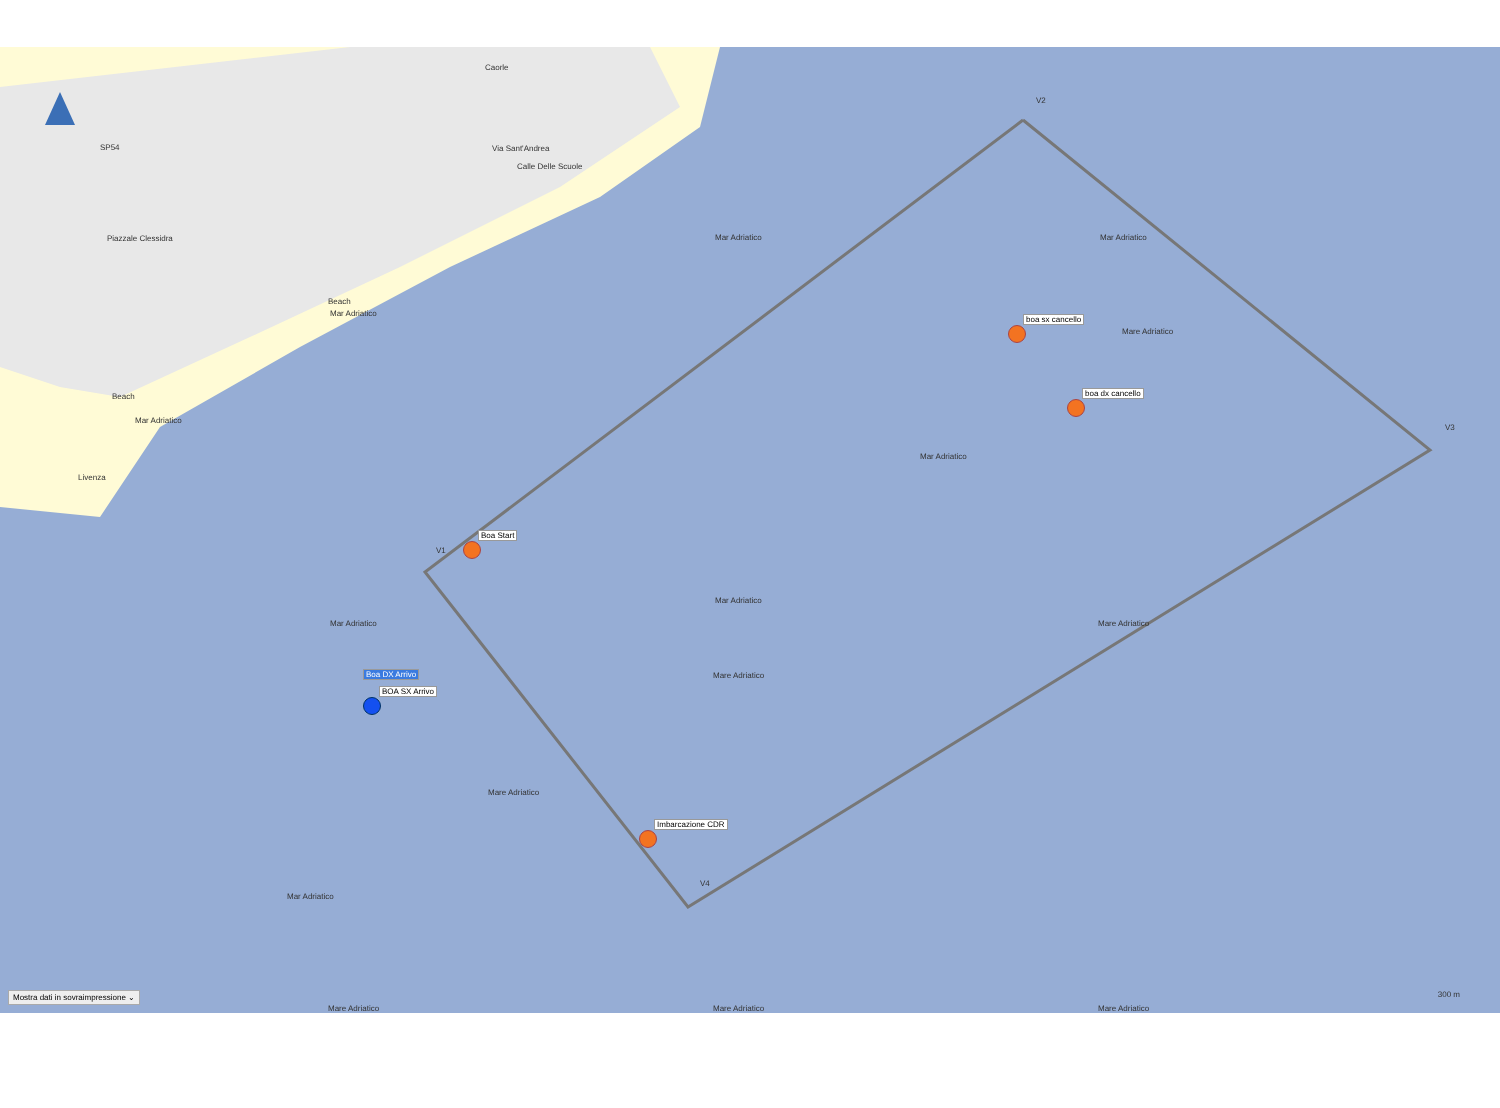Mar Adriatico Mar Adriatico
Mare Adriatico
Mar Adriatico
Mar Adriatico
Mare Adriatico
Mare Adriatico Mar Adriatico
Mare Adriatico
Mar Adriatico
Mar Adriatico
Mar Adriatico
Mare Adriatico Mare Adriatico Mare Adriatico
Caorle
Via Sant'Andrea
Calle Delle Scuole
Piazzale Clessidra
SP54
Beach
Beach
Livenza
V2
V3
V1
V4
boa sx cancello
boa dx cancello
Boa Start
Imbarcazione CDR
Boa DX Arrivo
BOA SX Arrivo
Mostra dati in sovraimpressione ⌄
300 m